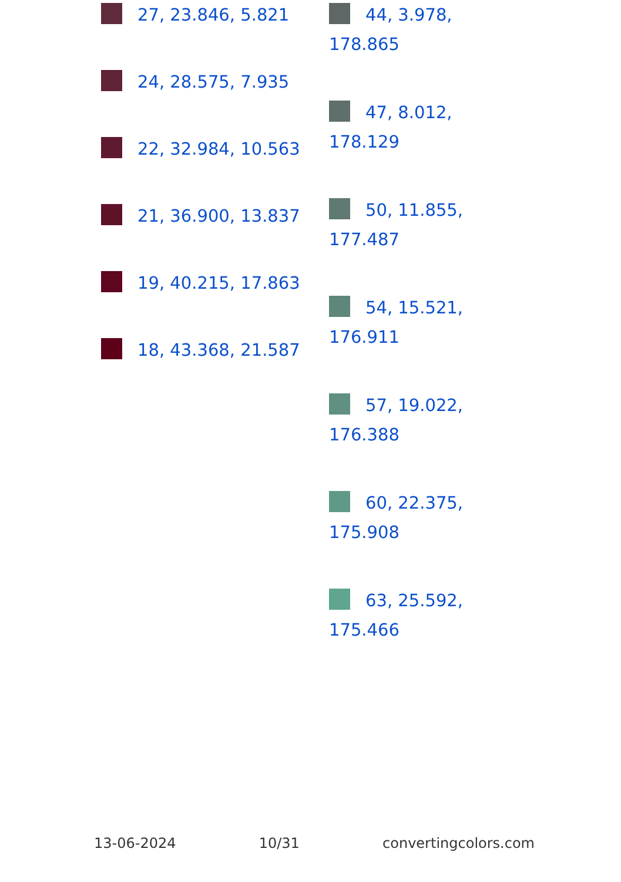27, 23.846, 5.821
24, 28.575, 7.935
22, 32.984, 10.563
21, 36.900, 13.837
19, 40.215, 17.863
18, 43.368, 21.587
44, 3.978, 178.865
47, 8.012, 178.129
50, 11.855, 177.487
54, 15.521, 176.911
57, 19.022, 176.388
60, 22.375, 175.908
63, 25.592, 175.466
13-06-2024 10/31 convertingcolors.com